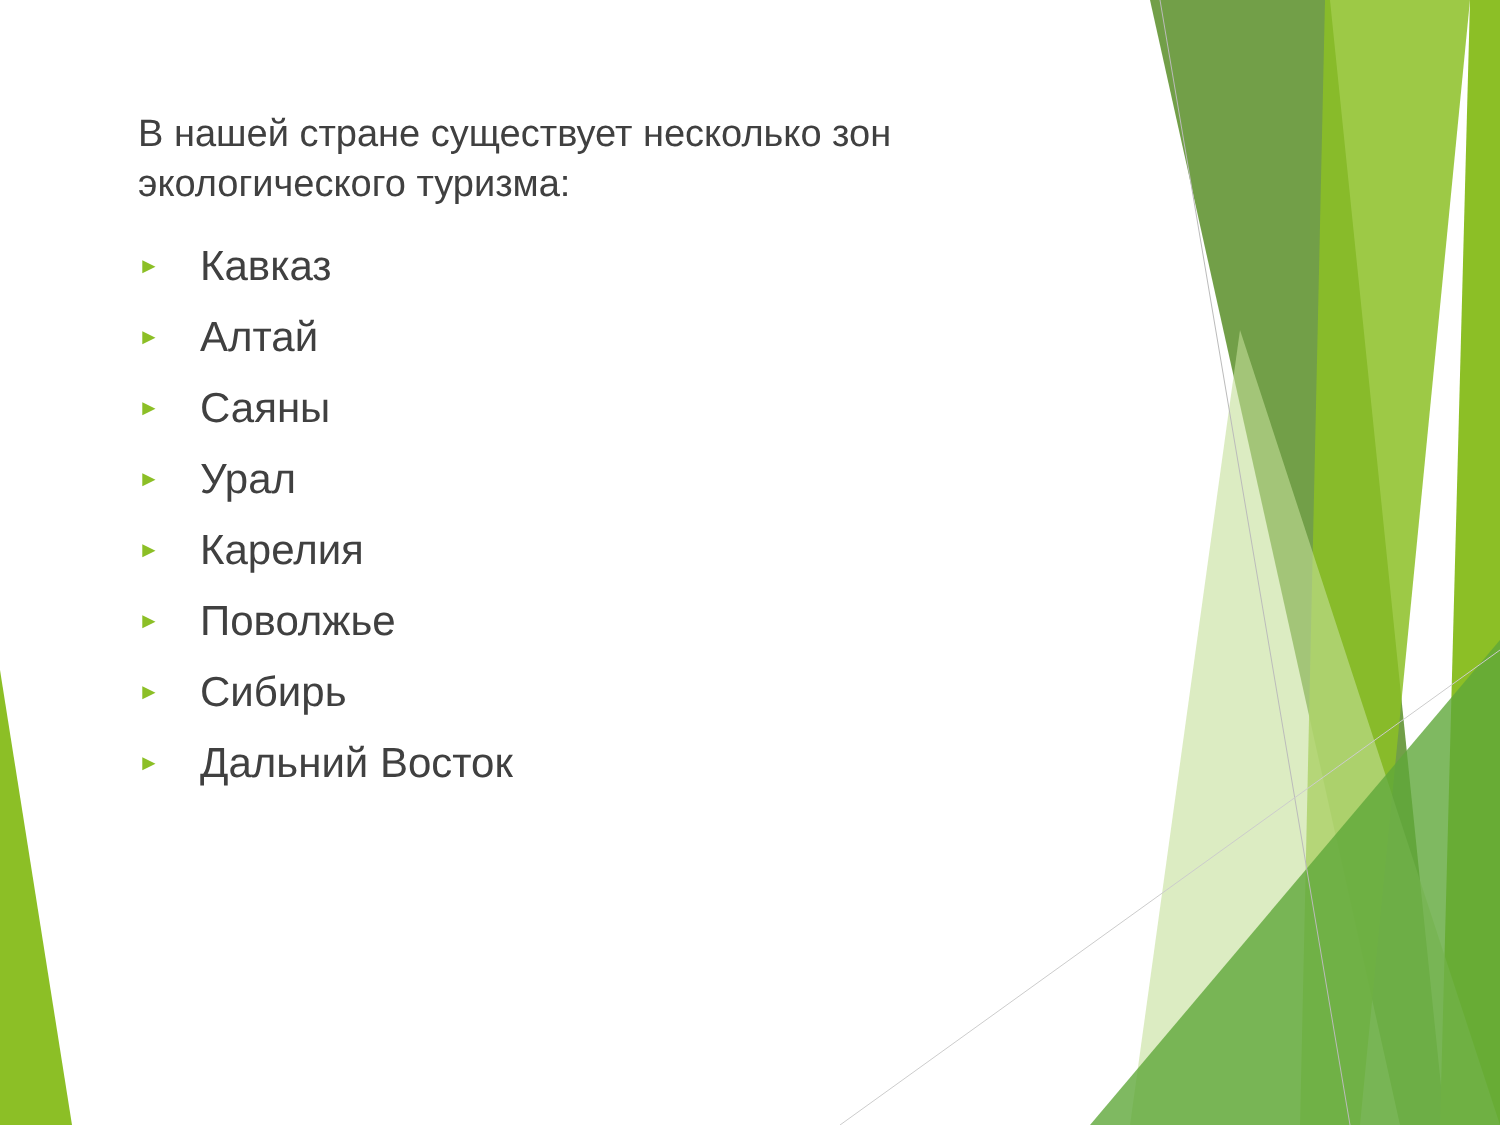В нашей стране существует несколько зон экологического туризма:
► Кавказ
► Алтай
► Саяны
► Урал
► Карелия
► Поволжье
► Сибирь
► Дальний Восток